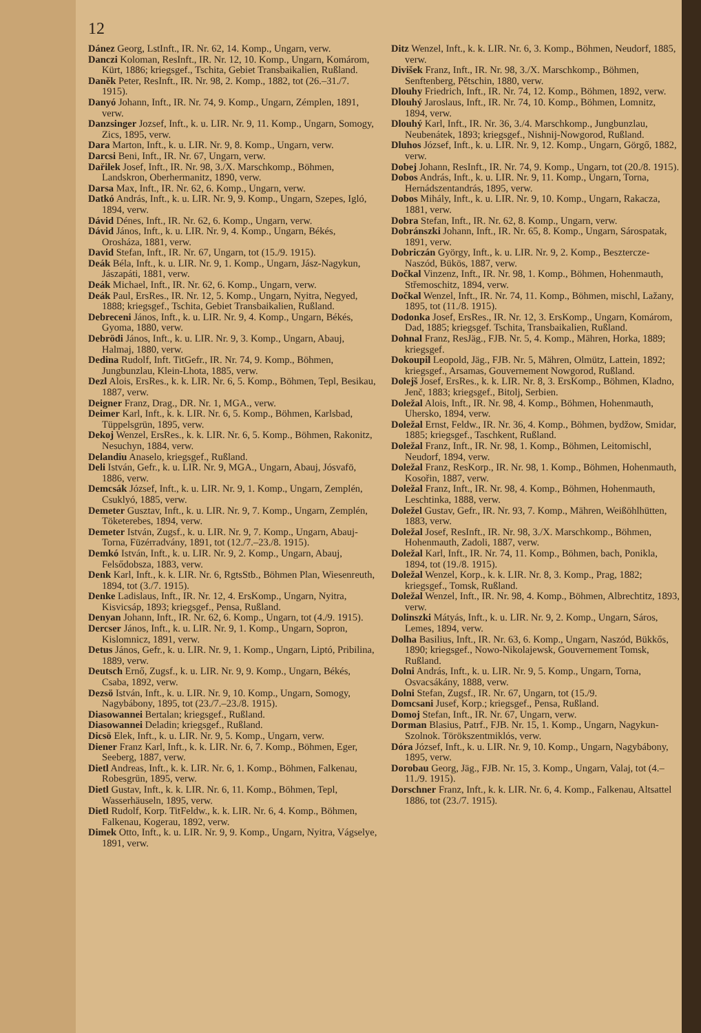12
Dánez Georg, LstInft., IR. Nr. 62, 14. Komp., Ungarn, verw.
Danczi Koloman, ResInft., IR. Nr. 12, 10. Komp., Ungarn, Komárom, Kürt, 1886; kriegsgef., Tschita, Gebiet Transbaikalien, Rußland.
Daněk Peter, ResInft., IR. Nr. 98, 2. Komp., 1882, tot (26.–31./7. 1915).
Danyó Johann, Inft., IR. Nr. 74, 9. Komp., Ungarn, Zémplen, 1891, verw.
Danzsinger Jozsef, Inft., k. u. LIR. Nr. 9, 11. Komp., Ungarn, Somogy, Zics, 1895, verw.
Dara Marton, Inft., k. u. LIR. Nr. 9, 8. Komp., Ungarn, verw.
Darcsi Beni, Inft., IR. Nr. 67, Ungarn, verw.
Dařilek Josef, Inft., IR. Nr. 98, 3./X. Marschkomp., Böhmen, Landskron, Oberhermanitz, 1890, verw.
Darsa Max, Inft., IR. Nr. 62, 6. Komp., Ungarn, verw.
Datkó András, Inft., k. u. LIR. Nr. 9, 9. Komp., Ungarn, Szepes, Igló, 1894, verw.
Dávid Dénes, Inft., IR. Nr. 62, 6. Komp., Ungarn, verw.
Dávid János, Inft., k. u. LIR. Nr. 9, 4. Komp., Ungarn, Békés, Orosháza, 1881, verw.
David Stefan, Inft., IR. Nr. 67, Ungarn, tot (15./9. 1915).
Deák Béla, Inft., k. u. LIR. Nr. 9, 1. Komp., Ungarn, Jász-Nagykun, Jászapáti, 1881, verw.
Deák Michael, Inft., IR. Nr. 62, 6. Komp., Ungarn, verw.
Deák Paul, ErsRes., IR. Nr. 12, 5. Komp., Ungarn, Nyitra, Negyed, 1888; kriegsgef., Tschita, Gebiet Transbaikalien, Rußland.
Debreceni János, Inft., k. u. LIR. Nr. 9, 4. Komp., Ungarn, Békés, Gyoma, 1880, verw.
Debrödi János, Inft., k. u. LIR. Nr. 9, 3. Komp., Ungarn, Abauj, Halmaj, 1880, verw.
Dedina Rudolf, Inft. TitGefr., IR. Nr. 74, 9. Komp., Böhmen, Jungbunzlau, Klein-Lhota, 1885, verw.
Dezl Alois, ErsRes., k. k. LIR. Nr. 6, 5. Komp., Böhmen, Tepl, Besikau, 1887, verw.
Deigner Franz, Drag., DR. Nr. 1, MGA., verw.
Deimer Karl, Inft., k. k. LIR. Nr. 6, 5. Komp., Böhmen, Karlsbad, Tüppelsgrün, 1895, verw.
Dekoj Wenzel, ErsRes., k. k. LIR. Nr. 6, 5. Komp., Böhmen, Rakonitz, Nesuchyn, 1884, verw.
Delandiu Anaselo, kriegsgef., Rußland.
Deli István, Gefr., k. u. LIR. Nr. 9, MGA., Ungarn, Abauj, Jósvafö, 1886, verw.
Demcsák József, Inft., k. u. LIR. Nr. 9, 1. Komp., Ungarn, Zemplén, Csuklyó, 1885, verw.
Demeter Gusztav, Inft., k. u. LIR. Nr. 9, 7. Komp., Ungarn, Zemplén, Töketerebes, 1894, verw.
Demeter István, Zugsf., k. u. LIR. Nr. 9, 7. Komp., Ungarn, Abauj-Torna, Füzérradvány, 1891, tot (12./7.–23./8. 1915).
Demkó István, Inft., k. u. LIR. Nr. 9, 2. Komp., Ungarn, Abauj, Felsődobsza, 1883, verw.
Denk Karl, Inft., k. k. LIR. Nr. 6, RgtsStb., Böhmen Plan, Wiesenreuth, 1894, tot (3./7. 1915).
Denke Ladislaus, Inft., IR. Nr. 12, 4. ErsKomp., Ungarn, Nyitra, Kisvicsáp, 1893; kriegsgef., Pensa, Rußland.
Denyan Johann, Inft., IR. Nr. 62, 6. Komp., Ungarn, tot (4./9. 1915).
Dercser János, Inft., k. u. LIR. Nr. 9, 1. Komp., Ungarn, Sopron, Kislomnicz, 1891, verw.
Detus János, Gefr., k. u. LIR. Nr. 9, 1. Komp., Ungarn, Liptó, Pribilina, 1889, verw.
Deutsch Ernő, Zugsf., k. u. LIR. Nr. 9, 9. Komp., Ungarn, Békés, Csaba, 1892, verw.
Dezsö István, Inft., k. u. LIR. Nr. 9, 10. Komp., Ungarn, Somogy, Nagybábony, 1895, tot (23./7.–23./8. 1915).
Diasowannei Bertalan; kriegsgef., Rußland.
Diasowannei Deladin; kriegsgef., Rußland.
Dicsö Elek, Inft., k. u. LIR. Nr. 9, 5. Komp., Ungarn, verw.
Diener Franz Karl, Inft., k. k. LIR. Nr. 6, 7. Komp., Böhmen, Eger, Seeberg, 1887, verw.
Dietl Andreas, Inft., k. k. LIR. Nr. 6, 1. Komp., Böhmen, Falkenau, Robesgrün, 1895, verw.
Dietl Gustav, Inft., k. k. LIR. Nr. 6, 11. Komp., Böhmen, Tepl, Wasserhäuseln, 1895, verw.
Dietl Rudolf, Korp. TitFeldw., k. k. LIR. Nr. 6, 4. Komp., Böhmen, Falkenau, Kogerau, 1892, verw.
Dimek Otto, Inft., k. u. LIR. Nr. 9, 9. Komp., Ungarn, Nyitra, Vágselye, 1891, verw.
Ditz Wenzel, Inft., k. k. LIR. Nr. 6, 3. Komp., Böhmen, Neudorf, 1885, verw.
Divišek Franz, Inft., IR. Nr. 98, 3./X. Marschkomp., Böhmen, Senftenberg, Pětschin, 1880, verw.
Dlouhy Friedrich, Inft., IR. Nr. 74, 12. Komp., Böhmen, 1892, verw.
Dlouhý Jaroslaus, Inft., IR. Nr. 74, 10. Komp., Böhmen, Lomnitz, 1894, verw.
Dlouhý Karl, Inft., IR. Nr. 36, 3./4. Marschkomp., Jungbunzlau, Neubenátek, 1893; kriegsgef., Nishnij-Nowgorod, Rußland.
Dluhos József, Inft., k. u. LIR. Nr. 9, 12. Komp., Ungarn, Görgő, 1882, verw.
Dobej Johann, ResInft., IR. Nr. 74, 9. Komp., Ungarn, tot (20./8. 1915).
Dobos András, Inft., k. u. LIR. Nr. 9, 11. Komp., Ungarn, Torna, Hernádszentandrás, 1895, verw.
Dobos Mihály, Inft., k. u. LIR. Nr. 9, 10. Komp., Ungarn, Rakacza, 1881, verw.
Dobra Stefan, Inft., IR. Nr. 62, 8. Komp., Ungarn, verw.
Dobránszki Johann, Inft., IR. Nr. 65, 8. Komp., Ungarn, Sárospatak, 1891, verw.
Dobriczán György, Inft., k. u. LIR. Nr. 9, 2. Komp., Besztercze-Naszód, Bükös, 1887, verw.
Dočkal Vinzenz, Inft., IR. Nr. 98, 1. Komp., Böhmen, Hohenmauth, Střemoschitz, 1894, verw.
Dočkal Wenzel, Inft., IR. Nr. 74, 11. Komp., Böhmen, mischl, Lažany, 1895, tot (11./8. 1915).
Dodonka Josef, ErsRes., IR. Nr. 12, 3. ErsKomp., Ungarn, Komárom, Dad, 1885; kriegsgef. Tschita, Transbaikalien, Rußland.
Dohnal Franz, ResJäg., FJB. Nr. 5, 4. Komp., Mähren, Horka, 1889; kriegsgef.
Dokoupil Leopold, Jäg., FJB. Nr. 5, Mähren, Olmütz, Lattein, 1892; kriegsgef., Arsamas, Gouvernement Nowgorod, Rußland.
Dolejš Josef, ErsRes., k. k. LIR. Nr. 8, 3. ErsKomp., Böhmen, Kladno, Jenč, 1883; kriegsgef., Bitolj, Serbien.
Doležal Alois, Inft., IR. Nr. 98, 4. Komp., Böhmen, Hohenmauth, Uhersko, 1894, verw.
Doležal Ernst, Feldw., IR. Nr. 36, 4. Komp., Böhmen, bydžow, Smidar, 1885; kriegsgef., Taschkent, Rußland.
Doležal Franz, Inft., IR. Nr. 98, 1. Komp., Böhmen, Leitomischl, Neudorf, 1894, verw.
Doležal Franz, ResKorp., IR. Nr. 98, 1. Komp., Böhmen, Hohenmauth, Kosořin, 1887, verw.
Doležal Franz, Inft., IR. Nr. 98, 4. Komp., Böhmen, Hohenmauth, Leschtinka, 1888, verw.
Doležel Gustav, Gefr., IR. Nr. 93, 7. Komp., Mähren, Weißöhlhütten, 1883, verw.
Doležal Josef, ResInft., IR. Nr. 98, 3./X. Marschkomp., Böhmen, Hohenmauth, Zadoli, 1887, verw.
Doležal Karl, Inft., IR. Nr. 74, 11. Komp., Böhmen, bach, Ponikla, 1894, tot (19./8. 1915).
Doležal Wenzel, Korp., k. k. LIR. Nr. 8, 3. Komp., Prag, 1882; kriegsgef., Tomsk, Rußland.
Doležal Wenzel, Inft., IR. Nr. 98, 4. Komp., Böhmen, Albrechtitz, 1893, verw.
Dolinszki Mátyás, Inft., k. u. LIR. Nr. 9, 2. Komp., Ungarn, Sáros, Lemes, 1894, verw.
Dolha Basilius, Inft., IR. Nr. 63, 6. Komp., Ungarn, Naszód, Bükkős, 1890; kriegsgef., Nowo-Nikolajewsk, Gouvernement Tomsk, Rußland.
Dolni András, Inft., k. u. LIR. Nr. 9, 5. Komp., Ungarn, Torna, Osvacsákány, 1888, verw.
Dolni Stefan, Zugsf., IR. Nr. 67, Ungarn, tot (15./9.
Domcsani Jusef, Korp.; kriegsgef., Pensa, Rußland.
Domoj Stefan, Inft., IR. Nr. 67, Ungarn, verw.
Dorman Blasius, Patrf., FJB. Nr. 15, 1. Komp., Ungarn, Nagykun-Szolnok. Törökszentmiklós, verw.
Dóra József, Inft., k. u. LIR. Nr. 9, 10. Komp., Ungarn, Nagybábony, 1895, verw.
Dorobau Georg, Jäg., FJB. Nr. 15, 3. Komp., Ungarn, Valaj, tot (4.–11./9. 1915).
Dorschner Franz, Inft., k. k. LIR. Nr. 6, 4. Komp., Falkenau, Altsattel 1886, tot (23./7. 1915).